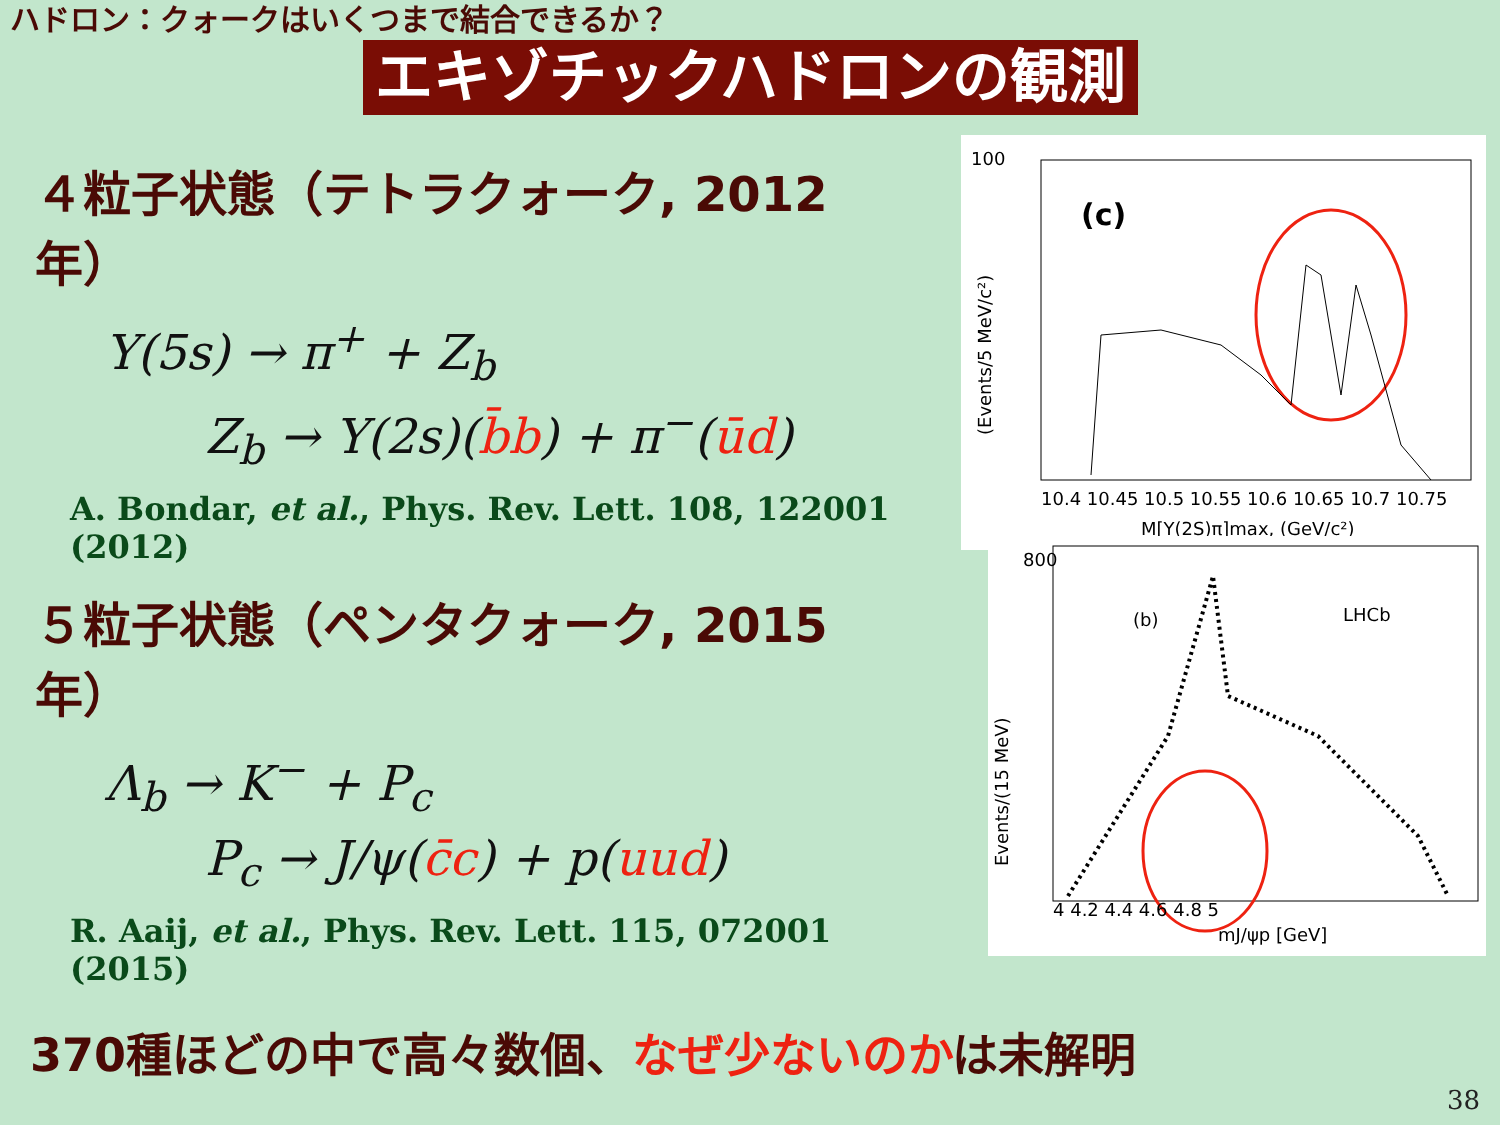ハドロン：クォークはいくつまで結合できるか？
エキゾチックハドロンの観測
４粒子状態（テトラクォーク, 2012年）
Υ(5s) → π<sup>+</sup> + Z<sub>b</sub>
Z<sub>b</sub> → Υ(2s)(b̄b) + π<sup>−</sup>(ūd)
A. Bondar, et al., Phys. Rev. Lett. 108, 122001 (2012)
100
(c)
10.4 10.45 10.5 10.55 10.6 10.65 10.7 10.75
M[Υ(2S)π]max, (GeV/c²)
(Events/5 MeV/c²)
５粒子状態（ペンタクォーク, 2015年）
Λ<sub>b</sub> → K<sup>−</sup> + P<sub>c</sub>
P<sub>c</sub> → J/ψ(c̄c) + p(uud)
R. Aaij, et al., Phys. Rev. Lett. 115, 072001 (2015)
800
(b)
LHCb
4 4.2 4.4 4.6 4.8 5
mJ/ψp [GeV]
Events/(15 MeV)
370種ほどの中で高々数個、なぜ少ないのかは未解明
38